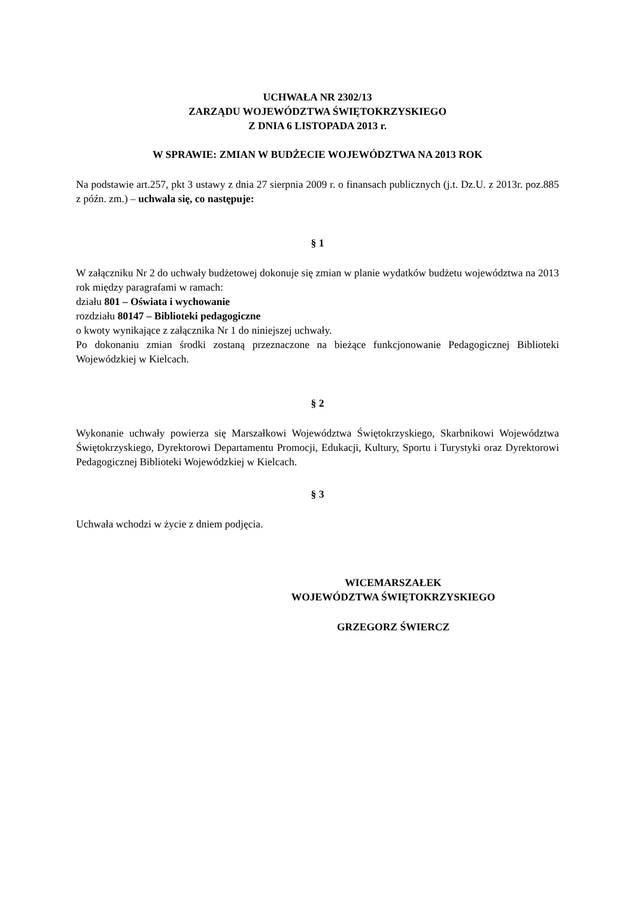UCHWAŁA NR 2302/13
ZARZĄDU WOJEWÓDZTWA ŚWIĘTOKRZYSKIEGO
Z DNIA 6 LISTOPADA 2013 r.
W SPRAWIE: ZMIAN W BUDŻECIE WOJEWÓDZTWA NA 2013 ROK
Na podstawie art.257, pkt 3 ustawy z dnia 27 sierpnia 2009 r. o finansach publicznych (j.t. Dz.U. z 2013r. poz.885 z późn. zm.) – uchwala się, co następuje:
§ 1
W załączniku Nr 2 do uchwały budżetowej dokonuje się zmian w planie wydatków budżetu województwa na 2013 rok między paragrafami w ramach:
działu 801 – Oświata i wychowanie
rozdziału 80147 – Biblioteki pedagogiczne
o kwoty wynikające z załącznika Nr 1 do niniejszej uchwały.
Po dokonaniu zmian środki zostaną przeznaczone na bieżące funkcjonowanie Pedagogicznej Biblioteki Wojewódzkiej w Kielcach.
§ 2
Wykonanie uchwały powierza się Marszałkowi Województwa Świętokrzyskiego, Skarbnikowi Województwa Świętokrzyskiego, Dyrektorowi Departamentu Promocji, Edukacji, Kultury, Sportu i Turystyki oraz Dyrektorowi Pedagogicznej Biblioteki Wojewódzkiej w Kielcach.
§ 3
Uchwała wchodzi w życie z dniem podjęcia.
WICEMARSZAŁEK
WOJEWÓDZTWA ŚWIĘTOKRZYSKIEGO
GRZEGORZ ŚWIERCZ